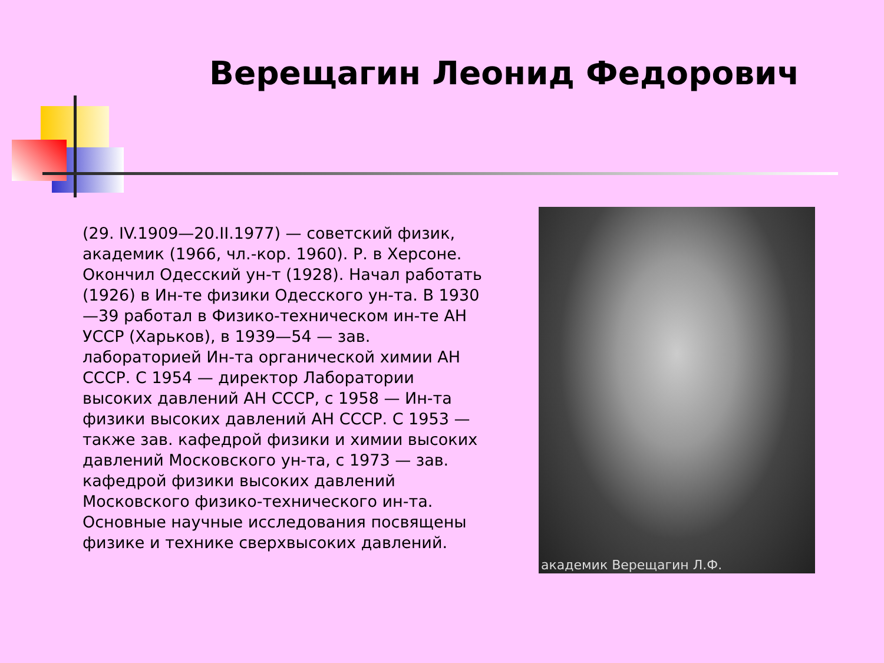Верещагин Леонид Федорович
(29. IV.1909—20.II.1977) — советский физик, академик (1966, чл.-кор. 1960). Р. в Херсоне. Окончил Одесский ун-т (1928). Начал работать (1926) в Ин-те физики Одесского ун-та. В 1930—39 работал в Физико-техническом ин-те АН УССР (Харьков), в 1939—54 — зав. лабораторией Ин-та органической химии АН СССР. С 1954 — директор Лаборатории высоких давлений АН СССР, с 1958 — Ин-та физики высоких давлений АН СССР. С 1953 — также зав. кафедрой физики и химии высоких давлений Московского ун-та, с 1973 — зав. кафедрой физики высоких давлений Московского физико-технического ин-та. Основные научные исследования посвящены физике и технике сверхвысоких давлений.
академик Верещагин Л.Ф.